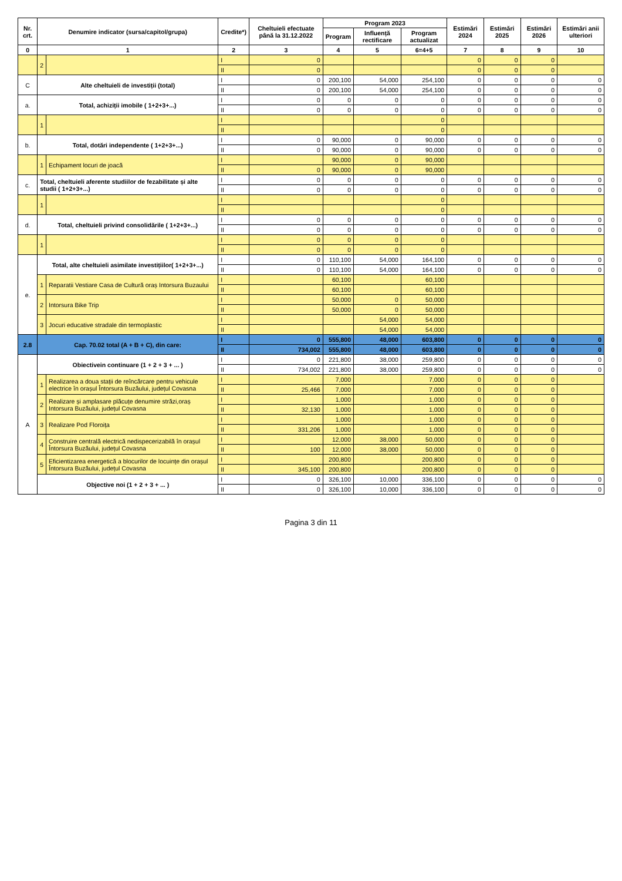| Nr. crt. | Denumire indicator (sursa/capitol/grupa) | | Credite*) | Cheltuieli efectuate până la 31.12.2022 | Program 2023 | | | Estimări 2024 | Estimări 2025 | Estimări 2026 | Estimări anii ulteriori |
| --- | --- | --- | --- | --- | --- | --- | --- | --- | --- | --- | --- |
| | | | | | Program | Influență rectificare | Program actualizat | | | | |
| 0 | 1 | | 2 | 3 | 4 | 5 | 6=4+5 | 7 | 8 | 9 | 10 |
| | 2 | | I | 0 | | | | 0 | 0 | 0 | |
| | | | II | 0 | | | | 0 | 0 | 0 | |
| C | Alte cheltuieli de investiții (total) | | I | 0 | 200,100 | 54,000 | 254,100 | 0 | 0 | 0 | 0 |
| | | | II | 0 | 200,100 | 54,000 | 254,100 | 0 | 0 | 0 | 0 |
| a. | Total, achiziții imobile ( 1+2+3+...) | | I | 0 | 0 | 0 | 0 | 0 | 0 | 0 | 0 |
| | | | II | 0 | 0 | 0 | 0 | 0 | 0 | 0 | 0 |
| | 1 | | I | | | | 0 | | | | |
| | | | II | | | | 0 | | | | |
| b. | Total, dotări independente ( 1+2+3+...) | | I | 0 | 90,000 | 0 | 90,000 | 0 | 0 | 0 | 0 |
| | | | II | 0 | 90,000 | 0 | 90,000 | 0 | 0 | 0 | 0 |
| | 1 | Echipament locuri de joacă | I | | 90,000 | 0 | 90,000 | | | | |
| | | | II | 0 | 90,000 | 0 | 90,000 | | | | |
| c. | Total, cheltuieli aferente studiilor de fezabilitate și alte studii ( 1+2+3+...) | | I | 0 | 0 | 0 | 0 | 0 | 0 | 0 | 0 |
| | | | II | 0 | 0 | 0 | 0 | 0 | 0 | 0 | 0 |
| | 1 | | I | | | | 0 | | | | |
| | | | II | | | | 0 | | | | |
| d. | Total, cheltuieli privind consolidările ( 1+2+3+...) | | I | 0 | 0 | 0 | 0 | 0 | 0 | 0 | 0 |
| | | | II | 0 | 0 | 0 | 0 | 0 | 0 | 0 | 0 |
| | 1 | | I | 0 | 0 | 0 | 0 | | | | |
| | | | II | 0 | 0 | 0 | 0 | | | | |
| e. | Total, alte cheltuieli asimilate investițiilor( 1+2+3+...) | | I | 0 | 110,100 | 54,000 | 164,100 | 0 | 0 | 0 | 0 |
| | | | II | 0 | 110,100 | 54,000 | 164,100 | 0 | 0 | 0 | 0 |
| | 1 | Reparatii Vestiare Casa de Cultură oraș Intorsura Buzaului | I | | 60,100 | | 60,100 | | | | |
| | | | II | | 60,100 | | 60,100 | | | | |
| | 2 | Intorsura Bike Trip | I | | 50,000 | 0 | 50,000 | | | | |
| | | | II | | 50,000 | 0 | 50,000 | | | | |
| | 3 | Jocuri educative stradale din termoplastic | I | | | 54,000 | 54,000 | | | | |
| | | | II | | | 54,000 | 54,000 | | | | |
| 2.8 | Cap. 70.02 total (A + B + C), din care: | | I | 0 | 555,800 | 48,000 | 603,800 | 0 | 0 | 0 | 0 |
| | | | II | 734,002 | 555,800 | 48,000 | 603,800 | 0 | 0 | 0 | 0 |
| A | Obiectivein continuare (1 + 2 + 3 + ... ) | | I | 0 | 221,800 | 38,000 | 259,800 | 0 | 0 | 0 | 0 |
| | | | II | 734,002 | 221,800 | 38,000 | 259,800 | 0 | 0 | 0 | 0 |
| | 1 | Realizarea a doua stații de reîncărcare pentru vehicule electrice în orașul Întorsura Buzăului, județul Covasna | I | | 7,000 | | 7,000 | 0 | 0 | 0 | |
| | | | II | 25,466 | 7,000 | | 7,000 | 0 | 0 | 0 | |
| | 2 | Realizare și amplasare plăcuțe denumire străzi,oraș Intorsura Buzăului, județul Covasna | I | | 1,000 | | 1,000 | 0 | 0 | 0 | |
| | | | II | 32,130 | 1,000 | | 1,000 | 0 | 0 | 0 | |
| | 3 | Realizare Pod Floroița | I | | 1,000 | | 1,000 | 0 | 0 | 0 | |
| | | | II | 331,206 | 1,000 | | 1,000 | 0 | 0 | 0 | |
| | 4 | Construire centrală electrică nedispecerizabilă în orașul Întorsura Buzăului, județul Covasna | I | | 12,000 | 38,000 | 50,000 | 0 | 0 | 0 | |
| | | | II | 100 | 12,000 | 38,000 | 50,000 | 0 | 0 | 0 | |
| | 5 | Eficientizarea energetică a blocurilor de locuințe din orașul Întorsura Buzăului, județul Covasna | I | | 200,800 | | 200,800 | 0 | 0 | 0 | |
| | | | II | 345,100 | 200,800 | | 200,800 | 0 | 0 | 0 | |
| | Objective noi (1 + 2 + 3 + ... ) | | I | 0 | 326,100 | 10,000 | 336,100 | 0 | 0 | 0 | 0 |
| | | | II | 0 | 326,100 | 10,000 | 336,100 | 0 | 0 | 0 | 0 |
Pagina 3 din 11